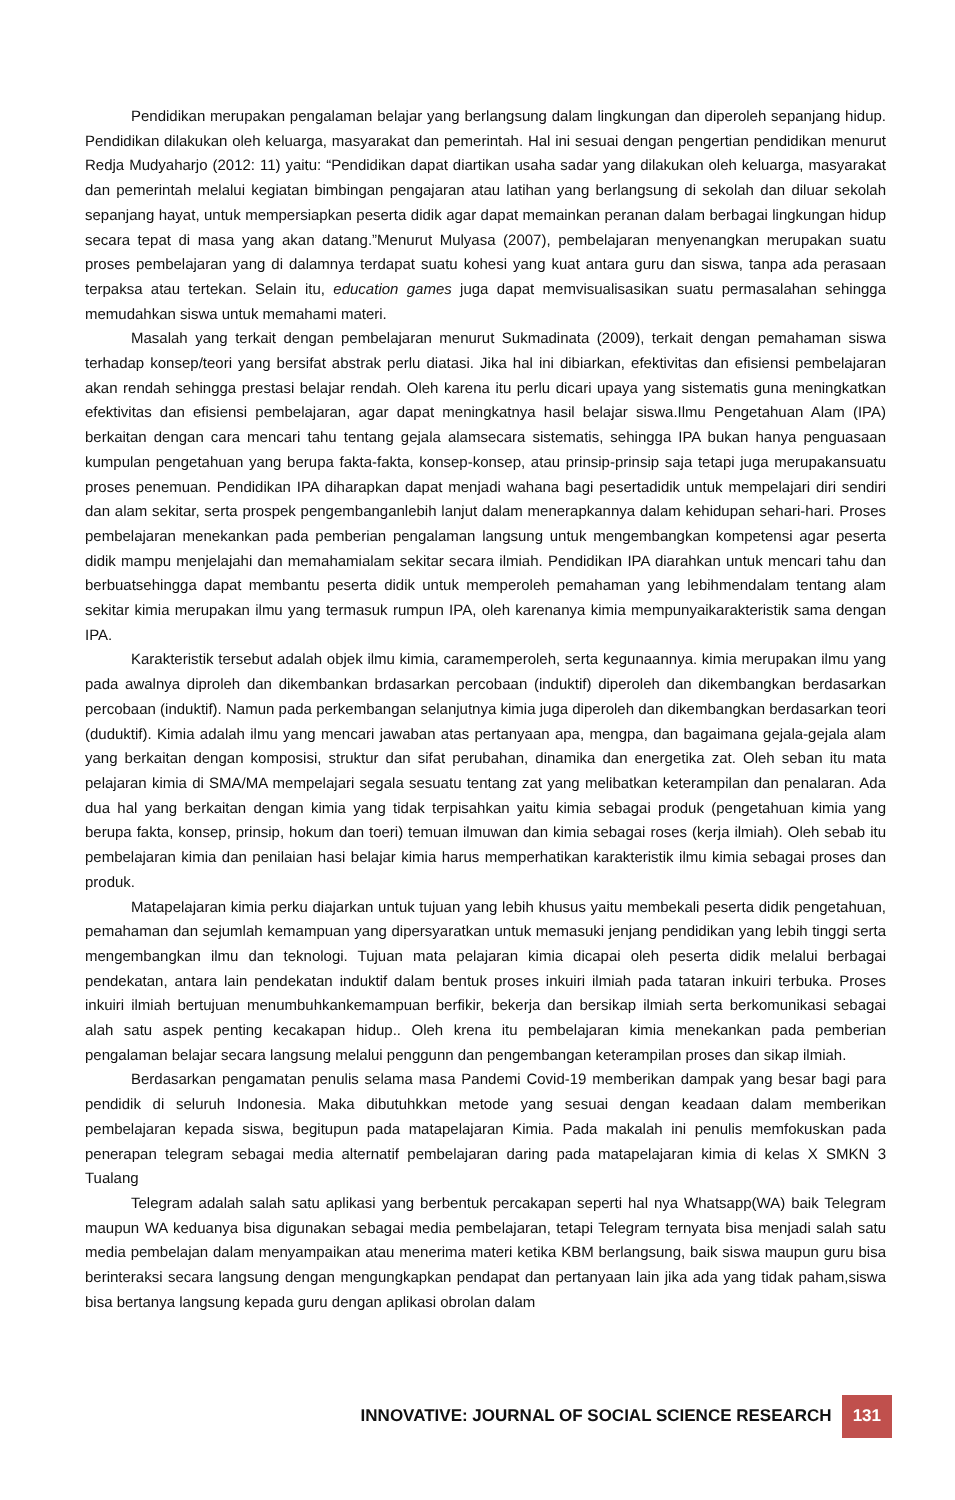Pendidikan merupakan pengalaman belajar yang berlangsung dalam lingkungan dan diperoleh sepanjang hidup. Pendidikan dilakukan oleh keluarga, masyarakat dan pemerintah. Hal ini sesuai dengan pengertian pendidikan menurut Redja Mudyaharjo (2012: 11) yaitu: “Pendidikan dapat diartikan usaha sadar yang dilakukan oleh keluarga, masyarakat dan pemerintah melalui kegiatan bimbingan pengajaran atau latihan yang berlangsung di sekolah dan diluar sekolah sepanjang hayat, untuk mempersiapkan peserta didik agar dapat memainkan peranan dalam berbagai lingkungan hidup secara tepat di masa yang akan datang.”Menurut Mulyasa (2007), pembelajaran menyenangkan merupakan suatu proses pembelajaran yang di dalamnya terdapat suatu kohesi yang kuat antara guru dan siswa, tanpa ada perasaan terpaksa atau tertekan. Selain itu, education games juga dapat memvisualisasikan suatu permasalahan sehingga memudahkan siswa untuk memahami materi.
Masalah yang terkait dengan pembelajaran menurut Sukmadinata (2009), terkait dengan pemahaman siswa terhadap konsep/teori yang bersifat abstrak perlu diatasi. Jika hal ini dibiarkan, efektivitas dan efisiensi pembelajaran akan rendah sehingga prestasi belajar rendah. Oleh karena itu perlu dicari upaya yang sistematis guna meningkatkan efektivitas dan efisiensi pembelajaran, agar dapat meningkatnya hasil belajar siswa.Ilmu Pengetahuan Alam (IPA) berkaitan dengan cara mencari tahu tentang gejala alamsecara sistematis, sehingga IPA bukan hanya penguasaan kumpulan pengetahuan yang berupa fakta-fakta, konsep-konsep, atau prinsip-prinsip saja tetapi juga merupakansuatu proses penemuan. Pendidikan IPA diharapkan dapat menjadi wahana bagi pesertadidik untuk mempelajari diri sendiri dan alam sekitar, serta prospek pengembanganlebih lanjut dalam menerapkannya dalam kehidupan sehari-hari. Proses pembelajaran menekankan pada pemberian pengalaman langsung untuk mengembangkan kompetensi agar peserta didik mampu menjelajahi dan memahamialam sekitar secara ilmiah. Pendidikan IPA diarahkan untuk mencari tahu dan berbuatsehingga dapat membantu peserta didik untuk memperoleh pemahaman yang lebihmendalam tentang alam sekitar kimia merupakan ilmu yang termasuk rumpun IPA, oleh karenanya kimia mempunyaikarakteristik sama dengan IPA.
Karakteristik tersebut adalah objek ilmu kimia, caramemperoleh, serta kegunaannya. kimia merupakan ilmu yang pada awalnya diproleh dan dikembankan brdasarkan percobaan (induktif) diperoleh dan dikembangkan berdasarkan percobaan (induktif). Namun pada perkembangan selanjutnya kimia juga diperoleh dan dikembangkan berdasarkan teori (duduktif). Kimia adalah ilmu yang mencari jawaban atas pertanyaan apa, mengpa, dan bagaimana gejala-gejala alam yang berkaitan dengan komposisi, struktur dan sifat perubahan, dinamika dan energetika zat. Oleh seban itu mata pelajaran kimia di SMA/MA mempelajari segala sesuatu tentang zat yang melibatkan keterampilan dan penalaran. Ada dua hal yang berkaitan dengan kimia yang tidak terpisahkan yaitu kimia sebagai produk (pengetahuan kimia yang berupa fakta, konsep, prinsip, hokum dan toeri) temuan ilmuwan dan kimia sebagai roses (kerja ilmiah). Oleh sebab itu pembelajaran kimia dan penilaian hasi belajar kimia harus memperhatikan karakteristik ilmu kimia sebagai proses dan produk.
Matapelajaran kimia perku diajarkan untuk tujuan yang lebih khusus yaitu membekali peserta didik pengetahuan, pemahaman dan sejumlah kemampuan yang dipersyaratkan untuk memasuki jenjang pendidikan yang lebih tinggi serta mengembangkan ilmu dan teknologi. Tujuan mata pelajaran kimia dicapai oleh peserta didik melalui berbagai pendekatan, antara lain pendekatan induktif dalam bentuk proses inkuiri ilmiah pada tataran inkuiri terbuka. Proses inkuiri ilmiah bertujuan menumbuhkankemampuan berfikir, bekerja dan bersikap ilmiah serta berkomunikasi sebagai alah satu aspek penting kecakapan hidup.. Oleh krena itu pembelajaran kimia menekankan pada pemberian pengalaman belajar secara langsung melalui penggunn dan pengembangan keterampilan proses dan sikap ilmiah.
Berdasarkan pengamatan penulis selama masa Pandemi Covid-19 memberikan dampak yang besar bagi para pendidik di seluruh Indonesia. Maka dibutuhkkan metode yang sesuai dengan keadaan dalam memberikan pembelajaran kepada siswa, begitupun pada matapelajaran Kimia. Pada makalah ini penulis memfokuskan pada penerapan telegram sebagai media alternatif pembelajaran daring pada matapelajaran kimia di kelas X SMKN 3 Tualang
Telegram adalah salah satu aplikasi yang berbentuk percakapan seperti hal nya Whatsapp(WA) baik Telegram maupun WA keduanya bisa digunakan sebagai media pembelajaran, tetapi Telegram ternyata bisa menjadi salah satu media pembelajan dalam menyampaikan atau menerima materi ketika KBM berlangsung, baik siswa maupun guru bisa berinteraksi secara langsung dengan mengungkapkan pendapat dan pertanyaan lain jika ada yang tidak paham,siswa bisa bertanya langsung kepada guru dengan aplikasi obrolan dalam
INNOVATIVE: JOURNAL OF SOCIAL SCIENCE RESEARCH 131